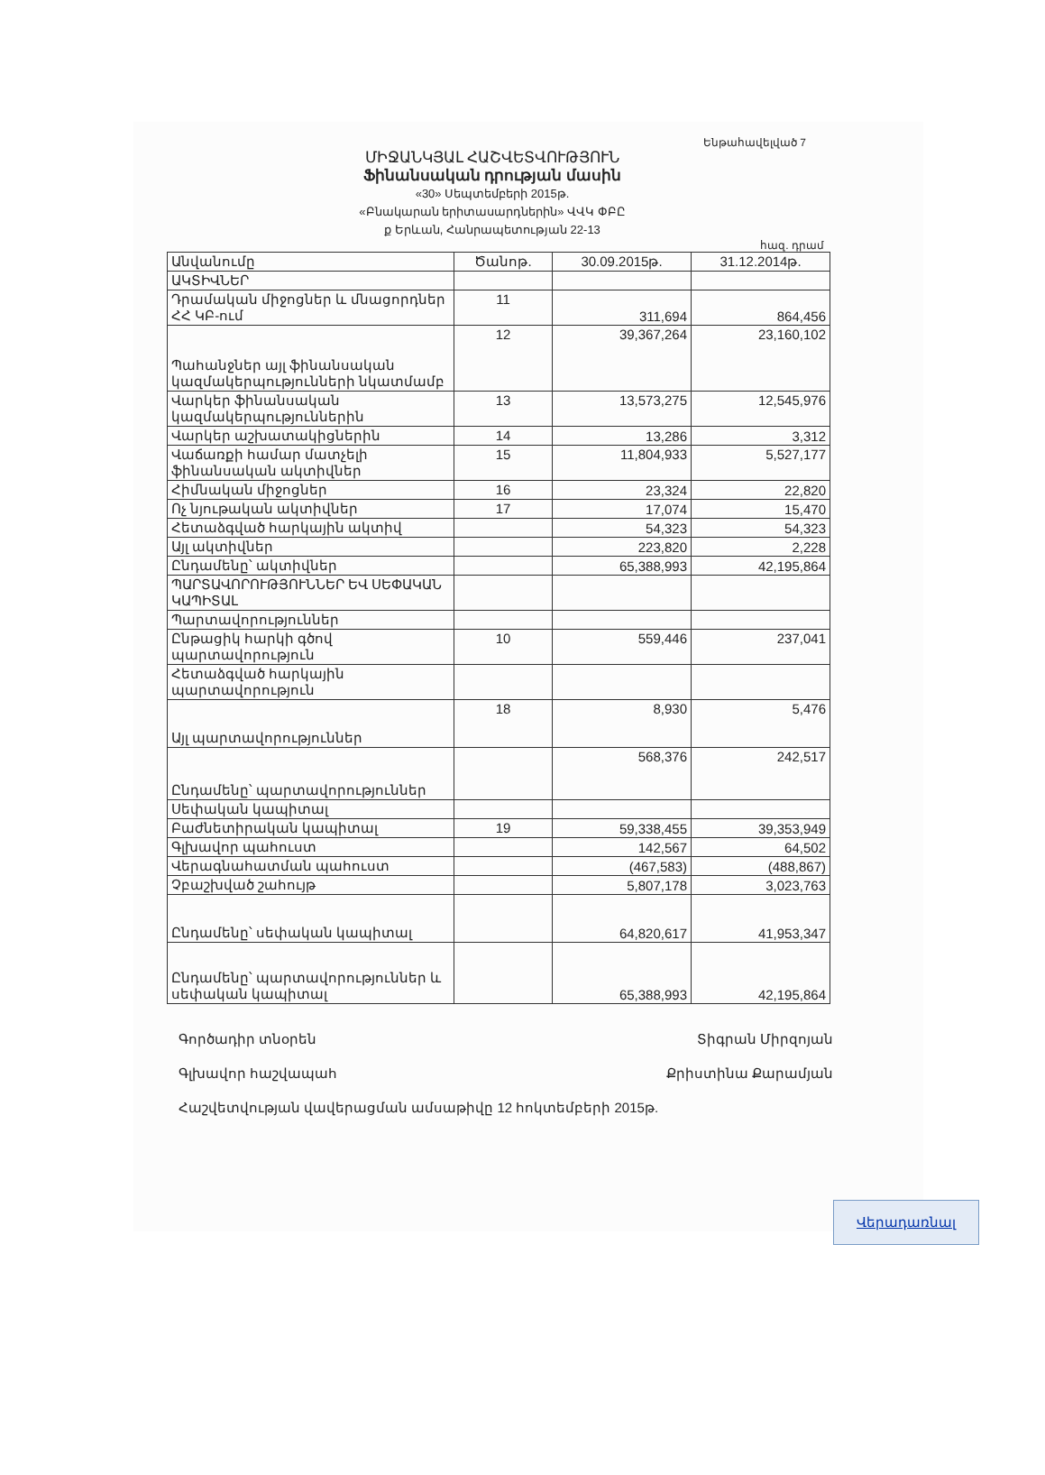Ենթահավելված 7
ՄԻՋԱՆԿՅԱԼ ՀԱՇՎԵՏՎՈՒԹՅՈՒՆ
Ֆինանսական դրության մասին
«30» Սեպտեմբերի 2015թ.
«Բնակարան երիտասարդներին» ՎՎԿ ՓԲԸ
ք Երևան, Հանրապետության 22-13
հազ. դրամ
| Անվանումը | Ծանոթ. | 30.09.2015թ. | 31.12.2014թ. |
| --- | --- | --- | --- |
| ԱԿՏԻՎՆԵՐ | | | |
| Դրամական միջոցներ և մնացորդներ ՀՀ ԿԲ-ում | 11 | 311,694 | 864,456 |
| Պահանջներ այլ ֆինանսական կազմակերպությունների նկատմամբ | 12 | 39,367,264 | 23,160,102 |
| Վարկեր ֆինանսական կազմակերպություններին | 13 | 13,573,275 | 12,545,976 |
| Վարկեր աշխատակիցներին | 14 | 13,286 | 3,312 |
| Վաճառքի համար մատչելի ֆինանսական ակտիվներ | 15 | 11,804,933 | 5,527,177 |
| Հիմնական միջոցներ | 16 | 23,324 | 22,820 |
| Ոչ նյութական ակտիվներ | 17 | 17,074 | 15,470 |
| Հետաձգված հարկային ակտիվ | | 54,323 | 54,323 |
| Այլ ակտիվներ | | 223,820 | 2,228 |
| Ընդամենը՝ ակտիվներ | | 65,388,993 | 42,195,864 |
| ՊԱՐՏԱՎՈՐՈՒԹՅՈՒՆՆԵՐ ԵՎ ՍԵՓԱԿԱՆ ԿԱՊԻՏԱԼ | | | |
| Պարտավորություններ | | | |
| Ընթացիկ հարկի գծով պարտավորություն | 10 | 559,446 | 237,041 |
| Հետաձգված հարկային պարտավորություն | | | |
| Այլ պարտավորություններ | 18 | 8,930 | 5,476 |
| Ընդամենը՝ պարտավորություններ | | 568,376 | 242,517 |
| Սեփական կապիտալ | | | |
| Բաժնետիրական կապիտալ | 19 | 59,338,455 | 39,353,949 |
| Գլխավոր պահուստ | | 142,567 | 64,502 |
| Վերագնահատման պահուստ | | (467,583) | (488,867) |
| Չբաշխված շահույթ | | 5,807,178 | 3,023,763 |
| Ընդամենը՝ սեփական կապիտալ | | 64,820,617 | 41,953,347 |
| Ընդամենը՝ պարտավորություններ և սեփական կապիտալ | | 65,388,993 | 42,195,864 |
Տիգրան Միրզոյան
Քրիստինա Քարամյան
Գործադիր տնօրեն
Գլխավոր հաշվապահ
Հաշվետվության վավերացման ամսաթիվը 12 հոկտեմբերի 2015թ.
Վերադառնալ